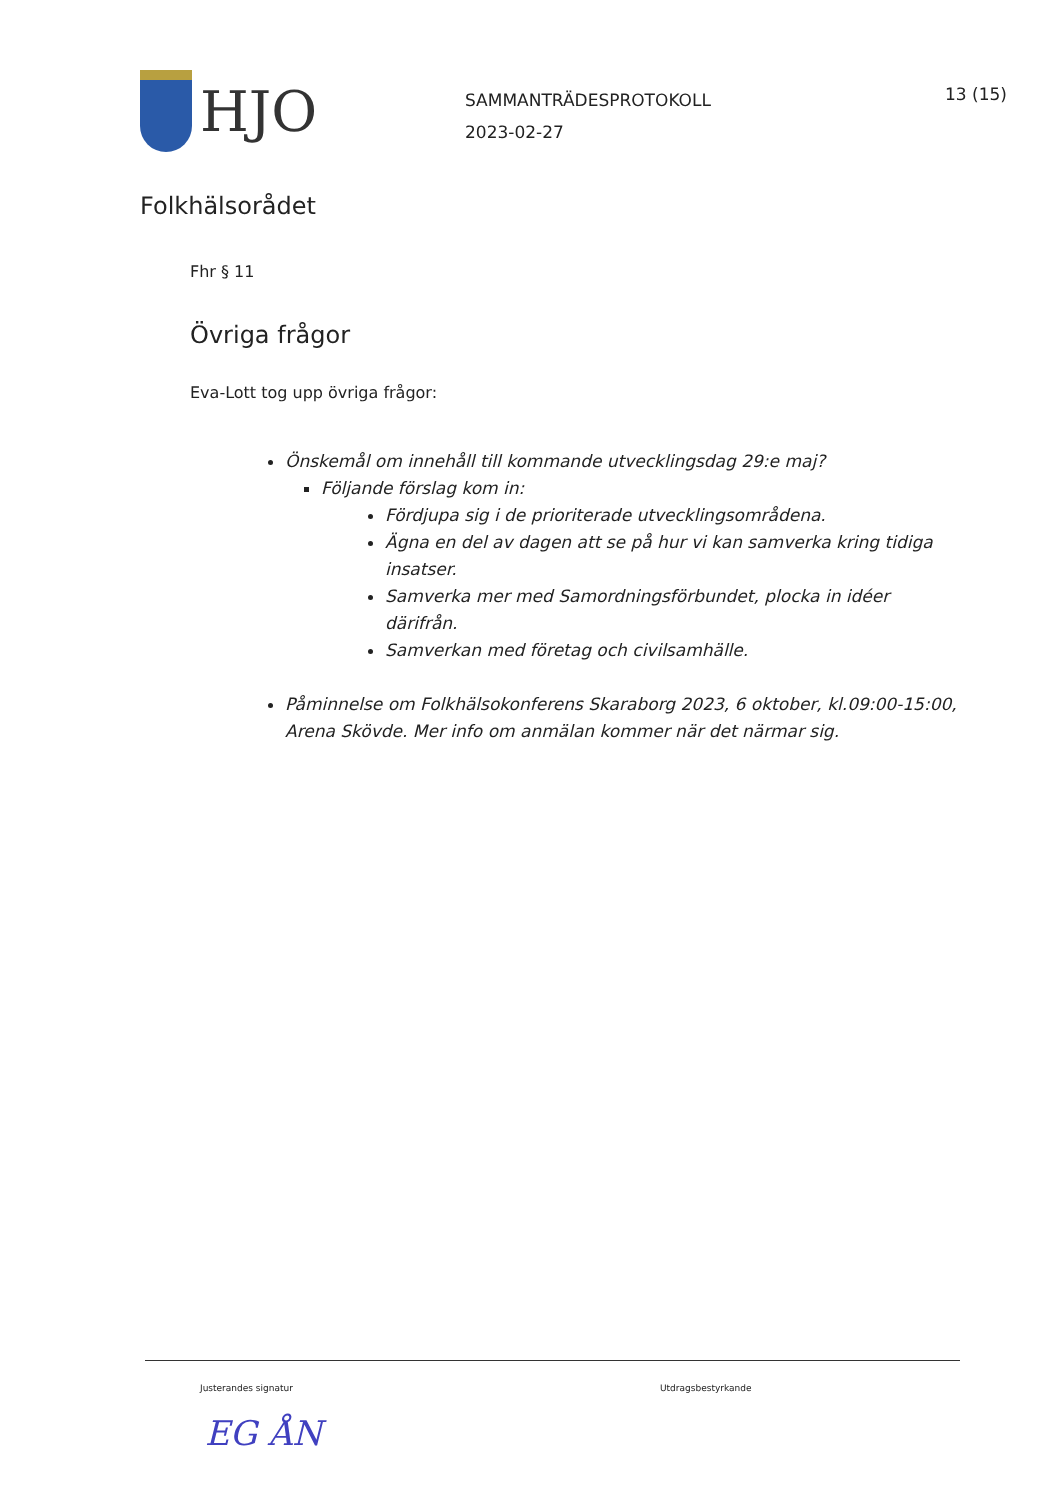HJO
SAMMANTRÄDESPROTOKOLL
2023-02-27
13 (15)
Folkhälsorådet
Fhr § 11
Övriga frågor
Eva-Lott tog upp övriga frågor:
Önskemål om innehåll till kommande utvecklingsdag 29:e maj?
Följande förslag kom in:
Fördjupa sig i de prioriterade utvecklingsområdena.
Ägna en del av dagen att se på hur vi kan samverka kring tidiga insatser.
Samverka mer med Samordningsförbundet, plocka in idéer därifrån.
Samverkan med företag och civilsamhälle.
Påminnelse om Folkhälsokonferens Skaraborg 2023, 6 oktober, kl.09:00-15:00, Arena Skövde. Mer info om anmälan kommer när det närmar sig.
Justerandes signatur Utdragsbestyrkande
EG ÅN